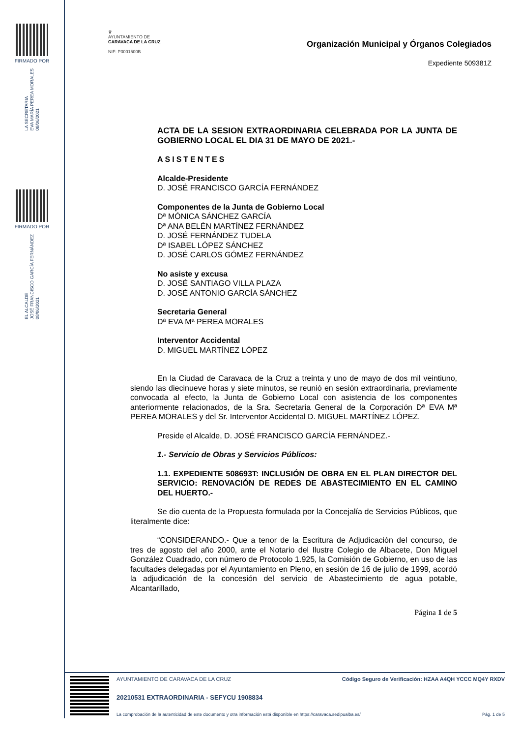FIRMADO POR
LA SECRETARIA
EVA MARÍA PEREA MORALES
08/06/2021
FIRMADO POR
EL ALCALDE
JOSÉ FRANCISCO GARCÍA FERNÁNDEZ
08/06/2021
♛
AYUNTAMIENTO DE
CARAVACA DE LA CRUZ
NIF: P3001500B
Organización Municipal y Órganos Colegiados
Expediente 509381Z
ACTA DE LA SESION EXTRAORDINARIA CELEBRADA POR LA JUNTA DE GOBIERNO LOCAL EL DIA 31 DE MAYO DE 2021.-
ASISTENTES
Alcalde-Presidente
D. JOSÉ FRANCISCO GARCÍA FERNÁNDEZ
Componentes de la Junta de Gobierno Local
Dª MÓNICA SÁNCHEZ GARCÍA
Dª ANA BELÉN MARTÍNEZ FERNÁNDEZ
D. JOSÉ FERNÁNDEZ TUDELA
Dª ISABEL LÓPEZ SÁNCHEZ
D. JOSÉ CARLOS GÓMEZ FERNÁNDEZ
No asiste y excusa
D. JOSÉ SANTIAGO VILLA PLAZA
D. JOSÉ ANTONIO GARCÍA SÁNCHEZ
Secretaria General
Dª EVA Mª PEREA MORALES
Interventor Accidental
D. MIGUEL MARTÍNEZ LÓPEZ
En la Ciudad de Caravaca de la Cruz a treinta y uno de mayo de dos mil veintiuno, siendo las diecinueve horas y siete minutos, se reunió en sesión extraordinaria, previamente convocada al efecto, la Junta de Gobierno Local con asistencia de los componentes anteriormente relacionados, de la Sra. Secretaria General de la Corporación Dª EVA Mª PEREA MORALES y del Sr. Interventor Accidental D. MIGUEL MARTÍNEZ LÓPEZ.
Preside el Alcalde, D. JOSÉ FRANCISCO GARCÍA FERNÁNDEZ.-
1.- Servicio de Obras y Servicios Públicos:
1.1. EXPEDIENTE 508693T: INCLUSIÓN DE OBRA EN EL PLAN DIRECTOR DEL SERVICIO: RENOVACIÓN DE REDES DE ABASTECIMIENTO EN EL CAMINO DEL HUERTO.-
Se dio cuenta de la Propuesta formulada por la Concejalía de Servicios Públicos, que literalmente dice:
“CONSIDERANDO.- Que a tenor de la Escritura de Adjudicación del concurso, de tres de agosto del año 2000, ante el Notario del Ilustre Colegio de Albacete, Don Miguel González Cuadrado, con número de Protocolo 1.925, la Comisión de Gobierno, en uso de las facultades delegadas por el Ayuntamiento en Pleno, en sesión de 16 de julio de 1999, acordó la adjudicación de la concesión del servicio de Abastecimiento de agua potable, Alcantarillado,
Página 1 de 5
AYUNTAMIENTO DE CARAVACA DE LA CRUZ Código Seguro de Verificación: HZAA A4QH YCCC MQ4Y RXDV
20210531 EXTRAORDINARIA - SEFYCU 1908834
La comprobación de la autenticidad de este documento y otra información está disponible en https://caravaca.sedipualba.es/ Pág. 1 de 5